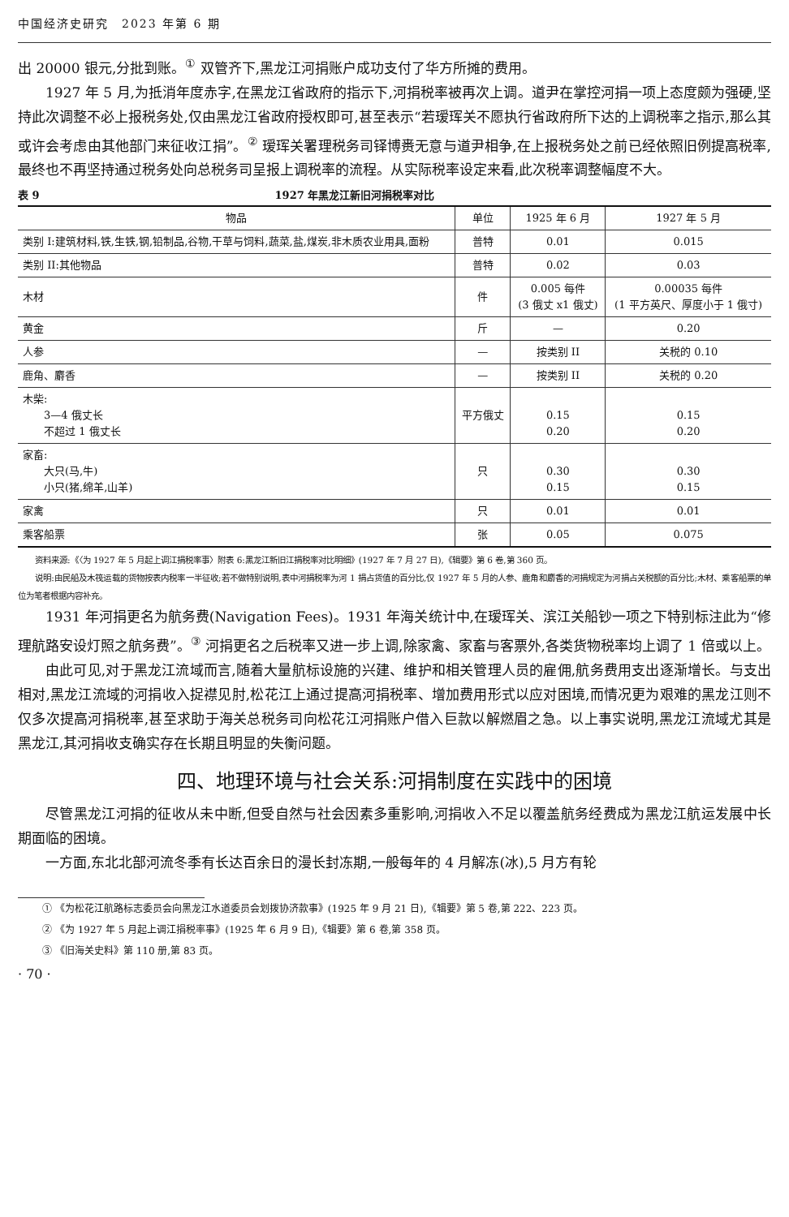中国经济史研究　2023 年第 6 期
出 20000 银元,分批到账。<sup>①</sup> 双管齐下,黑龙江河捐账户成功支付了华方所摊的费用。
1927 年 5 月,为抵消年度赤字,在黑龙江省政府的指示下,河捐税率被再次上调。道尹在掌控河捐一项上态度颇为强硬,坚持此次调整不必上报税务处,仅由黑龙江省政府授权即可,甚至表示“若瑷珲关不愿执行省政府所下达的上调税率之指示,那么其或许会考虑由其他部门来征收江捐”。<sup>②</sup> 瑷珲关署理税务司铎博赉无意与道尹相争,在上报税务处之前已经依照旧例提高税率,最终也不再坚持通过税务处向总税务司呈报上调税率的流程。从实际税率设定来看,此次税率调整幅度不大。
表 9 1927 年黑龙江新旧河捐税率对比
| 物品 | 单位 | 1925 年 6 月 | 1927 年 5 月 |
| --- | --- | --- | --- |
| 类别 I:建筑材料,铁,生铁,钢,铅制品,谷物,干草与饲料,蔬菜,盐,煤炭,非木质农业用具,面粉 | 普特 | 0.01 | 0.015 |
| 类别 II:其他物品 | 普特 | 0.02 | 0.03 |
| 木材 | 件 | 0.005 每件 (3 俄丈 x1 俄丈) | 0.00035 每件 (1 平方英尺、厚度小于 1 俄寸) |
| 黄金 | 斤 | — | 0.20 |
| 人参 | — | 按类别 II | 关税的 0.10 |
| 鹿角、麝香 | — | 按类别 II | 关税的 0.20 |
| 木柴: 3—4 俄丈长 不超过 1 俄丈长 | 平方俄丈 | 0.15 0.20 | 0.15 0.20 |
| 家畜: 大只(马,牛) 小只(猪,绵羊,山羊) | 只 | 0.30 0.15 | 0.30 0.15 |
| 家禽 | 只 | 0.01 | 0.01 |
| 乘客船票 | 张 | 0.05 | 0.075 |
资料来源:《〈为 1927 年 5 月起上调江捐税率事〉附表 6:黑龙江新旧江捐税率对比明细》(1927 年 7 月 27 日),《辑要》第 6 卷,第 360 页。
说明:由民船及木筏运载的货物按表内税率一半征收;若不做特别说明,表中河捐税率为河 1 捐占货值的百分比,仅 1927 年 5 月的人参、鹿角和麝香的河捐规定为河捐占关税额的百分比;木材、乘客船票的单位为笔者根据内容补充。
1931 年河捐更名为航务费(Navigation Fees)。1931 年海关统计中,在瑷珲关、滨江关船钞一项之下特别标注此为“修理航路安设灯照之航务费”。<sup>③</sup> 河捐更名之后税率又进一步上调,除家禽、家畜与客票外,各类货物税率均上调了 1 倍或以上。
由此可见,对于黑龙江流域而言,随着大量航标设施的兴建、维护和相关管理人员的雇佣,航务费用支出逐渐增长。与支出相对,黑龙江流域的河捐收入捉襟见肘,松花江上通过提高河捐税率、增加费用形式以应对困境,而情况更为艰难的黑龙江则不仅多次提高河捐税率,甚至求助于海关总税务司向松花江河捐账户借入巨款以解燃眉之急。以上事实说明,黑龙江流域尤其是黑龙江,其河捐收支确实存在长期且明显的失衡问题。
四、地理环境与社会关系:河捐制度在实践中的困境
尽管黑龙江河捐的征收从未中断,但受自然与社会因素多重影响,河捐收入不足以覆盖航务经费成为黑龙江航运发展中长期面临的困境。
一方面,东北北部河流冬季有长达百余日的漫长封冻期,一般每年的 4 月解冻(冰),5 月方有轮
① 《为松花江航路标志委员会向黑龙江水道委员会划拨协济款事》(1925 年 9 月 21 日),《辑要》第 5 卷,第 222、223 页。
② 《为 1927 年 5 月起上调江捐税率事》(1925 年 6 月 9 日),《辑要》第 6 卷,第 358 页。
③ 《旧海关史料》第 110 册,第 83 页。
· 70 ·